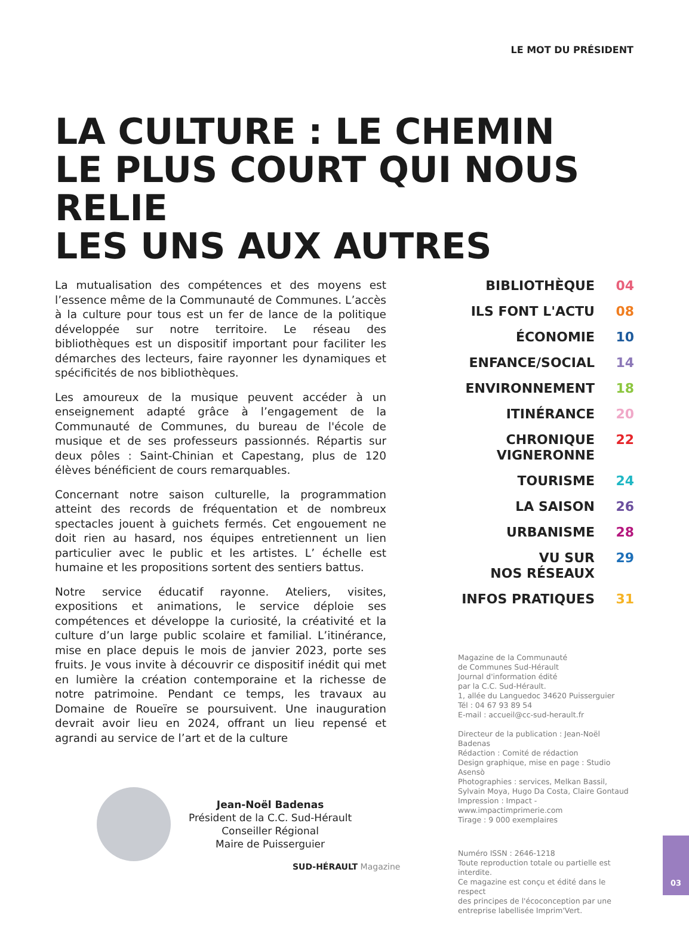LE MOT DU PRÉSIDENT
LA CULTURE : LE CHEMIN
LE PLUS COURT QUI NOUS RELIE
LES UNS AUX AUTRES
La mutualisation des compétences et des moyens est l’essence même de la Communauté de Communes. L’accès à la culture pour tous est un fer de lance de la politique développée sur notre territoire. Le réseau des bibliothèques est un dispositif important pour faciliter les démarches des lecteurs, faire rayonner les dynamiques et spécificités de nos bibliothèques.
Les amoureux de la musique peuvent accéder à un enseignement adapté grâce à l’engagement de la Communauté de Communes, du bureau de l'école de musique et de ses professeurs passionnés. Répartis sur deux pôles : Saint-Chinian et Capestang, plus de 120 élèves bénéficient de cours remarquables.
Concernant notre saison culturelle, la programmation atteint des records de fréquentation et de nombreux spectacles jouent à guichets fermés. Cet engouement ne doit rien au hasard, nos équipes entretiennent un lien particulier avec le public et les artistes. L’ échelle est humaine et les propositions sortent des sentiers battus.
Notre service éducatif rayonne. Ateliers, visites, expositions et animations, le service déploie ses compétences et développe la curiosité, la créativité et la culture d’un large public scolaire et familial. L’itinérance, mise en place depuis le mois de janvier 2023, porte ses fruits. Je vous invite à découvrir ce dispositif inédit qui met en lumière la création contemporaine et la richesse de notre patrimoine. Pendant ce temps, les travaux au Domaine de Roueïre se poursuivent. Une inauguration devrait avoir lieu en 2024, offrant un lieu repensé et agrandi au service de l’art et de la culture
Jean-Noël Badenas
Président de la C.C. Sud-Hérault
Conseiller Régional
Maire de Puisserguier
| BIBLIOTHÈQUE | 04 |
| ILS FONT L'ACTU | 08 |
| ÉCONOMIE | 10 |
| ENFANCE/SOCIAL | 14 |
| ENVIRONNEMENT | 18 |
| ITINÉRANCE | 20 |
| CHRONIQUE VIGNERONNE | 22 |
| TOURISME | 24 |
| LA SAISON | 26 |
| URBANISME | 28 |
| VU SUR NOS RÉSEAUX | 29 |
| INFOS PRATIQUES | 31 |
Magazine de la Communauté
de Communes Sud-Hérault
Journal d'information édité
par la C.C. Sud-Hérault.
1, allée du Languedoc 34620 Puisserguier
Tél : 04 67 93 89 54
E-mail : accueil@cc-sud-herault.fr
Directeur de la publication : Jean-Noël Badenas
Rédaction : Comité de rédaction
Design graphique, mise en page : Studio Asensò
Photographies : services, Melkan Bassil,
Sylvain Moya, Hugo Da Costa, Claire Gontaud
Impression : Impact - www.impactimprimerie.com
Tirage : 9 000 exemplaires
Numéro ISSN : 2646-1218
Toute reproduction totale ou partielle est interdite.
Ce magazine est conçu et édité dans le respect
des principes de l'écoconception par une
entreprise labellisée Imprim'Vert.
SUD-HÉRAULT Magazine
03